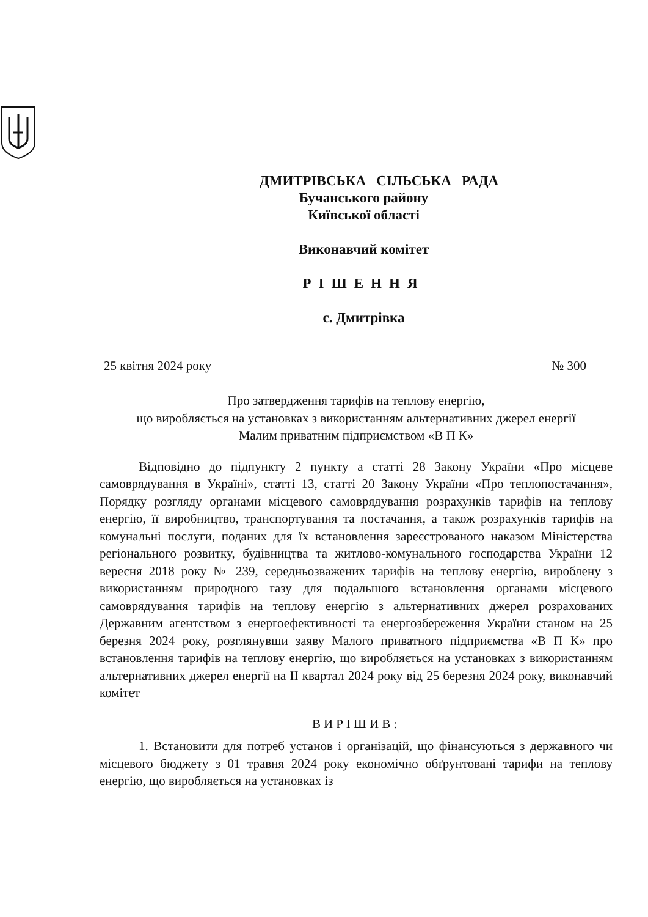ДМИТРІВСЬКА СІЛЬСЬКА РАДА
Бучанського району
Київської області
Виконавчий комітет
РІШЕННЯ
с. Дмитрівка
25 квітня 2024 року № 300
Про затвердження тарифів на теплову енергію,
що виробляється на установках з використанням альтернативних джерел енергії
Малим приватним підприємством «В П К»
Відповідно до підпункту 2 пункту а статті 28 Закону України «Про місцеве самоврядування в Україні», статті 13, статті 20 Закону України «Про теплопостачання», Порядку розгляду органами місцевого самоврядування розрахунків тарифів на теплову енергію, її виробництво, транспортування та постачання, а також розрахунків тарифів на комунальні послуги, поданих для їх встановлення зареєстрованого наказом Міністерства регіонального розвитку, будівництва та житлово-комунального господарства України 12 вересня 2018 року № 239, середньозважених тарифів на теплову енергію, вироблену з використанням природного газу для подальшого встановлення органами місцевого самоврядування тарифів на теплову енергію з альтернативних джерел розрахованих Державним агентством з енергоефективності та енергозбереження України станом на 25 березня 2024 року, розглянувши заяву Малого приватного підприємства «В П К» про встановлення тарифів на теплову енергію, що виробляється на установках з використанням альтернативних джерел енергії на ІІ квартал 2024 року від 25 березня 2024 року, виконавчий комітет
ВИРІШИВ:
1. Встановити для потреб установ і організацій, що фінансуються з державного чи місцевого бюджету з 01 травня 2024 року економічно обґрунтовані тарифи на теплову енергію, що виробляється на установках із